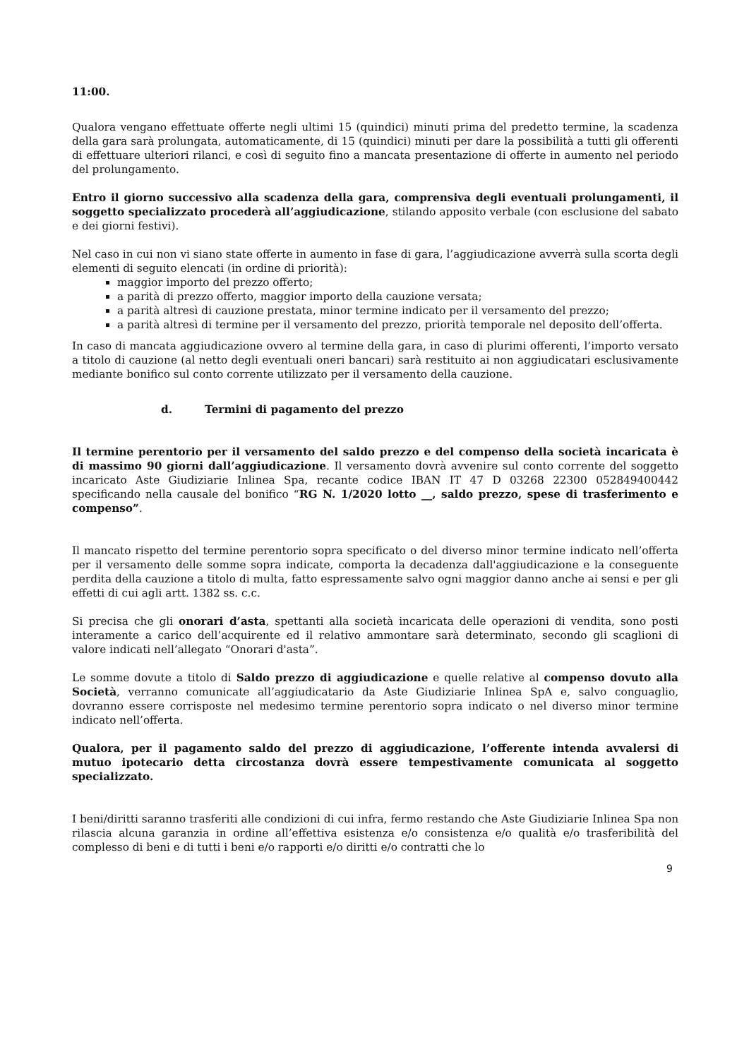11:00.
Qualora vengano effettuate offerte negli ultimi 15 (quindici) minuti prima del predetto termine, la scadenza della gara sarà prolungata, automaticamente, di 15 (quindici) minuti per dare la possibilità a tutti gli offerenti di effettuare ulteriori rilanci, e così di seguito fino a mancata presentazione di offerte in aumento nel periodo del prolungamento.
Entro il giorno successivo alla scadenza della gara, comprensiva degli eventuali prolungamenti, il soggetto specializzato procederà all’aggiudicazione, stilando apposito verbale (con esclusione del sabato e dei giorni festivi).
Nel caso in cui non vi siano state offerte in aumento in fase di gara, l’aggiudicazione avverrà sulla scorta degli elementi di seguito elencati (in ordine di priorità):
maggior importo del prezzo offerto;
a parità di prezzo offerto, maggior importo della cauzione versata;
a parità altresì di cauzione prestata, minor termine indicato per il versamento del prezzo;
a parità altresì di termine per il versamento del prezzo, priorità temporale nel deposito dell’offerta.
In caso di mancata aggiudicazione ovvero al termine della gara, in caso di plurimi offerenti, l’importo versato a titolo di cauzione (al netto degli eventuali oneri bancari) sarà restituito ai non aggiudicatari esclusivamente mediante bonifico sul conto corrente utilizzato per il versamento della cauzione.
d. Termini di pagamento del prezzo
Il termine perentorio per il versamento del saldo prezzo e del compenso della società incaricata è di massimo 90 giorni dall’aggiudicazione. Il versamento dovrà avvenire sul conto corrente del soggetto incaricato Aste Giudiziarie Inlinea Spa, recante codice IBAN IT 47 D 03268 22300 052849400442 specificando nella causale del bonifico “RG N. 1/2020 lotto __, saldo prezzo, spese di trasferimento e compenso”.
Il mancato rispetto del termine perentorio sopra specificato o del diverso minor termine indicato nell’offerta per il versamento delle somme sopra indicate, comporta la decadenza dall'aggiudicazione e la conseguente perdita della cauzione a titolo di multa, fatto espressamente salvo ogni maggior danno anche ai sensi e per gli effetti di cui agli artt. 1382 ss. c.c.
Si precisa che gli onorari d’asta, spettanti alla società incaricata delle operazioni di vendita, sono posti interamente a carico dell’acquirente ed il relativo ammontare sarà determinato, secondo gli scaglioni di valore indicati nell’allegato “Onorari d'asta”.
Le somme dovute a titolo di Saldo prezzo di aggiudicazione e quelle relative al compenso dovuto alla Società, verranno comunicate all’aggiudicatario da Aste Giudiziarie Inlinea SpA e, salvo conguaglio, dovranno essere corrisposte nel medesimo termine perentorio sopra indicato o nel diverso minor termine indicato nell’offerta.
Qualora, per il pagamento saldo del prezzo di aggiudicazione, l’offerente intenda avvalersi di mutuo ipotecario detta circostanza dovrà essere tempestivamente comunicata al soggetto specializzato.
I beni/diritti saranno trasferiti alle condizioni di cui infra, fermo restando che Aste Giudiziarie Inlinea Spa non rilascia alcuna garanzia in ordine all’effettiva esistenza e/o consistenza e/o qualità e/o trasferibilità del complesso di beni e di tutti i beni e/o rapporti e/o diritti e/o contratti che lo
9